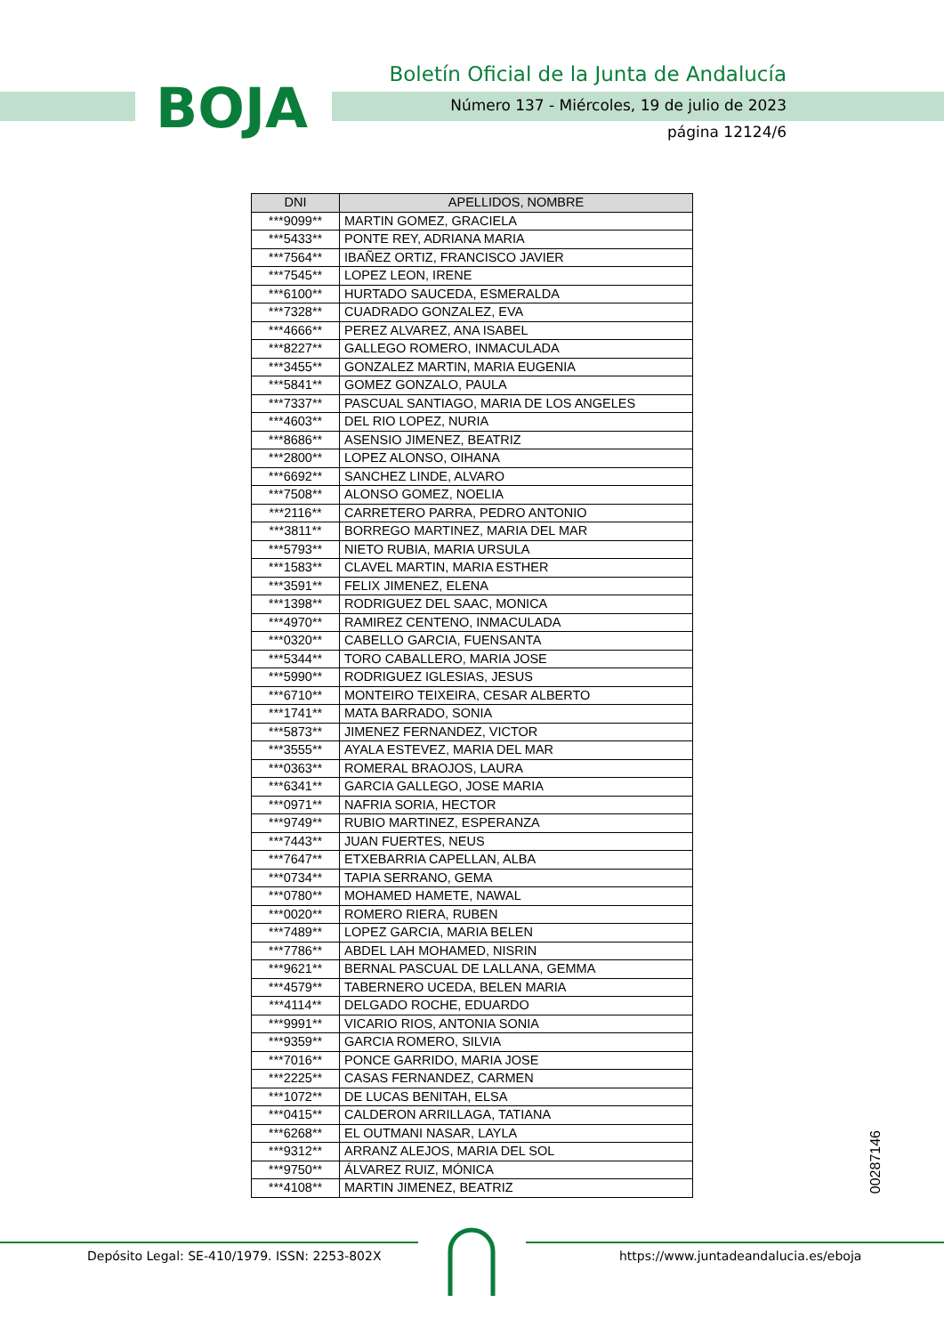BOJA
Boletín Oficial de la Junta de Andalucía
Número 137 - Miércoles, 19 de julio de 2023
página 12124/6
| DNI | APELLIDOS, NOMBRE |
| --- | --- |
| ***9099** | MARTIN GOMEZ, GRACIELA |
| ***5433** | PONTE REY, ADRIANA MARIA |
| ***7564** | IBAÑEZ ORTIZ, FRANCISCO JAVIER |
| ***7545** | LOPEZ LEON, IRENE |
| ***6100** | HURTADO SAUCEDA, ESMERALDA |
| ***7328** | CUADRADO GONZALEZ, EVA |
| ***4666** | PEREZ ALVAREZ, ANA ISABEL |
| ***8227** | GALLEGO ROMERO, INMACULADA |
| ***3455** | GONZALEZ MARTIN, MARIA EUGENIA |
| ***5841** | GOMEZ GONZALO, PAULA |
| ***7337** | PASCUAL SANTIAGO, MARIA DE LOS ANGELES |
| ***4603** | DEL RIO LOPEZ, NURIA |
| ***8686** | ASENSIO JIMENEZ, BEATRIZ |
| ***2800** | LOPEZ ALONSO, OIHANA |
| ***6692** | SANCHEZ LINDE, ALVARO |
| ***7508** | ALONSO GOMEZ, NOELIA |
| ***2116** | CARRETERO PARRA, PEDRO ANTONIO |
| ***3811** | BORREGO MARTINEZ, MARIA DEL MAR |
| ***5793** | NIETO RUBIA, MARIA URSULA |
| ***1583** | CLAVEL MARTIN, MARIA ESTHER |
| ***3591** | FELIX JIMENEZ, ELENA |
| ***1398** | RODRIGUEZ DEL SAAC, MONICA |
| ***4970** | RAMIREZ CENTENO, INMACULADA |
| ***0320** | CABELLO GARCIA, FUENSANTA |
| ***5344** | TORO CABALLERO, MARIA JOSE |
| ***5990** | RODRIGUEZ IGLESIAS, JESUS |
| ***6710** | MONTEIRO TEIXEIRA, CESAR ALBERTO |
| ***1741** | MATA BARRADO, SONIA |
| ***5873** | JIMENEZ FERNANDEZ, VICTOR |
| ***3555** | AYALA ESTEVEZ, MARIA DEL MAR |
| ***0363** | ROMERAL BRAOJOS, LAURA |
| ***6341** | GARCIA GALLEGO, JOSE MARIA |
| ***0971** | NAFRIA SORIA, HECTOR |
| ***9749** | RUBIO MARTINEZ, ESPERANZA |
| ***7443** | JUAN FUERTES, NEUS |
| ***7647** | ETXEBARRIA CAPELLAN, ALBA |
| ***0734** | TAPIA SERRANO, GEMA |
| ***0780** | MOHAMED HAMETE, NAWAL |
| ***0020** | ROMERO RIERA, RUBEN |
| ***7489** | LOPEZ GARCIA, MARIA BELEN |
| ***7786** | ABDEL LAH MOHAMED, NISRIN |
| ***9621** | BERNAL PASCUAL DE LALLANA, GEMMA |
| ***4579** | TABERNERO UCEDA, BELEN MARIA |
| ***4114** | DELGADO ROCHE, EDUARDO |
| ***9991** | VICARIO RIOS, ANTONIA SONIA |
| ***9359** | GARCIA ROMERO, SILVIA |
| ***7016** | PONCE GARRIDO, MARIA JOSE |
| ***2225** | CASAS FERNANDEZ, CARMEN |
| ***1072** | DE LUCAS BENITAH, ELSA |
| ***0415** | CALDERON ARRILLAGA, TATIANA |
| ***6268** | EL OUTMANI NASAR, LAYLA |
| ***9312** | ARRANZ ALEJOS, MARIA DEL SOL |
| ***9750** | ÁLVAREZ RUIZ, MÓNICA |
| ***4108** | MARTIN JIMENEZ, BEATRIZ |
00287146
Depósito Legal: SE-410/1979. ISSN: 2253-802X https://www.juntadeandalucia.es/eboja